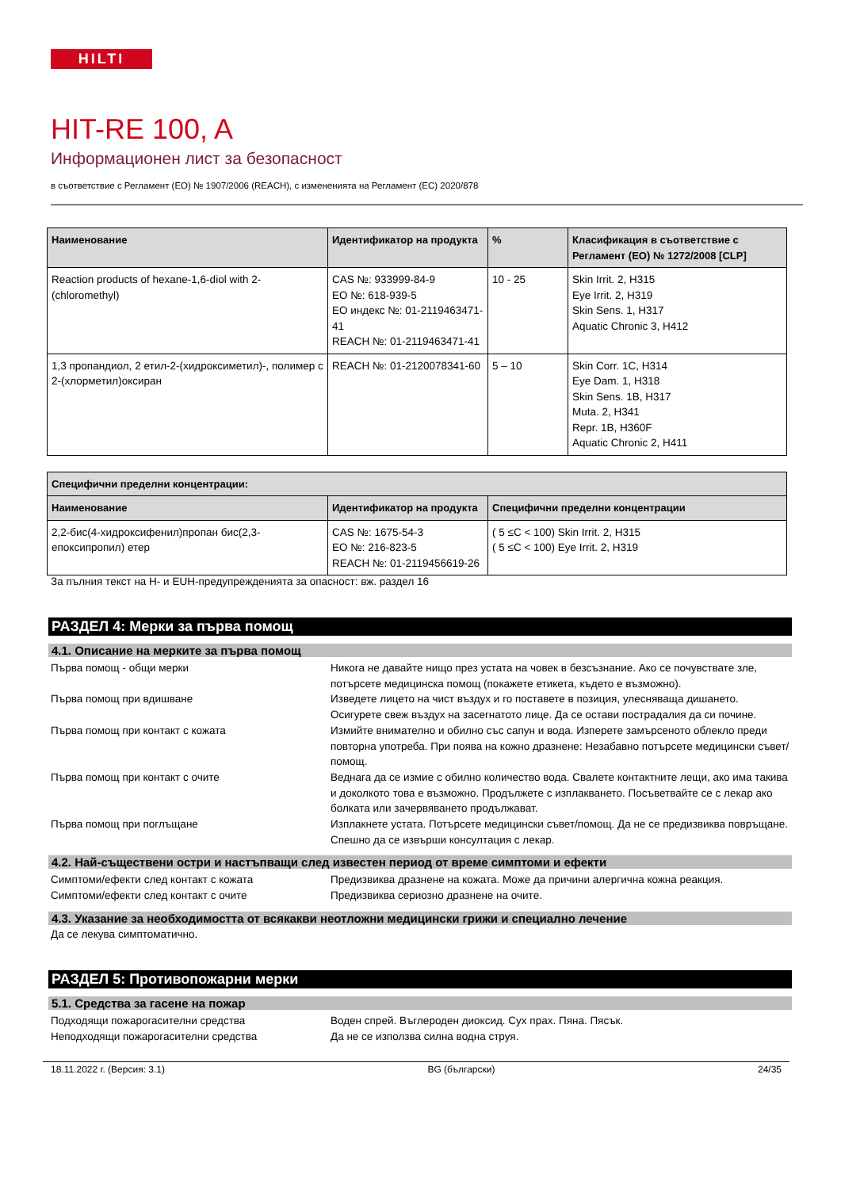HILTI
HIT-RE 100, A
Информационен лист за безопасност
в съответствие с Регламент (ЕО) № 1907/2006 (REACH), с измененията на Регламент (ЕС) 2020/878
| Наименование | Идентификатор на продукта | % | Класификация в съответствие с Регламент (ЕО) № 1272/2008 [CLP] |
| --- | --- | --- | --- |
| Reaction products of hexane-1,6-diol with 2-(chloromethyl) | CAS №: 933999-84-9 ЕО №: 618-939-5 ЕО индекс №: 01-2119463471-41 REACH №: 01-2119463471-41 | 10 - 25 | Skin Irrit. 2, H315 Eye Irrit. 2, H319 Skin Sens. 1, H317 Aquatic Chronic 3, H412 |
| 1,3 пропандиол, 2 етил-2-(хидроксиметил)-, полимер с 2-(хлорметил)оксиран | REACH №: 01-2120078341-60 | 5 – 10 | Skin Corr. 1C, H314 Eye Dam. 1, H318 Skin Sens. 1B, H317 Muta. 2, H341 Repr. 1B, H360F Aquatic Chronic 2, H411 |
| Специфични пределни концентрации: | | |
| --- | --- | --- |
| Наименование | Идентификатор на продукта | Специфични пределни концентрации |
| 2,2-бис(4-хидроксифенил)пропан бис(2,3-епоксипропил) етер | CAS №: 1675-54-3 ЕО №: 216-823-5 REACH №: 01-2119456619-26 | ( 5 ≤C < 100) Skin Irrit. 2, H315 ( 5 ≤C < 100) Eye Irrit. 2, H319 |
За пълния текст на H- и EUH-предупрежденията за опасност: вж. раздел 16
РАЗДЕЛ 4: Мерки за първа помощ
4.1. Описание на мерките за първа помощ
Първа помощ - общи мерки Никога не давайте нищо през устата на човек в безсъзнание. Ако се почувствате зле, потърсете медицинска помощ (покажете етикета, където е възможно).
Първа помощ при вдишване Изведете лицето на чист въздух и го поставете в позиция, улесняваща дишането. Осигурете свеж въздух на засегнатото лице. Да се остави пострадалия да си почине.
Първа помощ при контакт с кожата Измийте внимателно и обилно със сапун и вода. Изперете замърсеното облекло преди повторна употреба. При поява на кожно дразнене: Незабавно потърсете медицински съвет/помощ.
Първа помощ при контакт с очите Веднага да се измие с обилно количество вода. Свалете контактните лещи, ако има такива и доколкото това е възможно. Продължете с изплакването. Посъветвайте се с лекар ако болката или зачервяването продължават.
Първа помощ при поглъщане Изплакнете устата. Потърсете медицински съвет/помощ. Да не се предизвиква повръщане. Спешно да се извърши консултация с лекар.
4.2. Най-съществени остри и настъпващи след известен период от време симптоми и ефекти
Симптоми/ефекти след контакт с кожата Предизвиква дразнене на кожата. Може да причини алергична кожна реакция.
Симптоми/ефекти след контакт с очите Предизвиква сериозно дразнене на очите.
4.3. Указание за необходимостта от всякакви неотложни медицински грижи и специално лечение
Да се лекува симптоматично.
РАЗДЕЛ 5: Противопожарни мерки
5.1. Средства за гасене на пожар
Подходящи пожарогасителни средства Воден спрей. Въглероден диоксид. Сух прах. Пяна. Пясък.
Неподходящи пожарогасителни средства Да не се използва силна водна струя.
18.11.2022 г. (Версия: 3.1) BG (български) 24/35